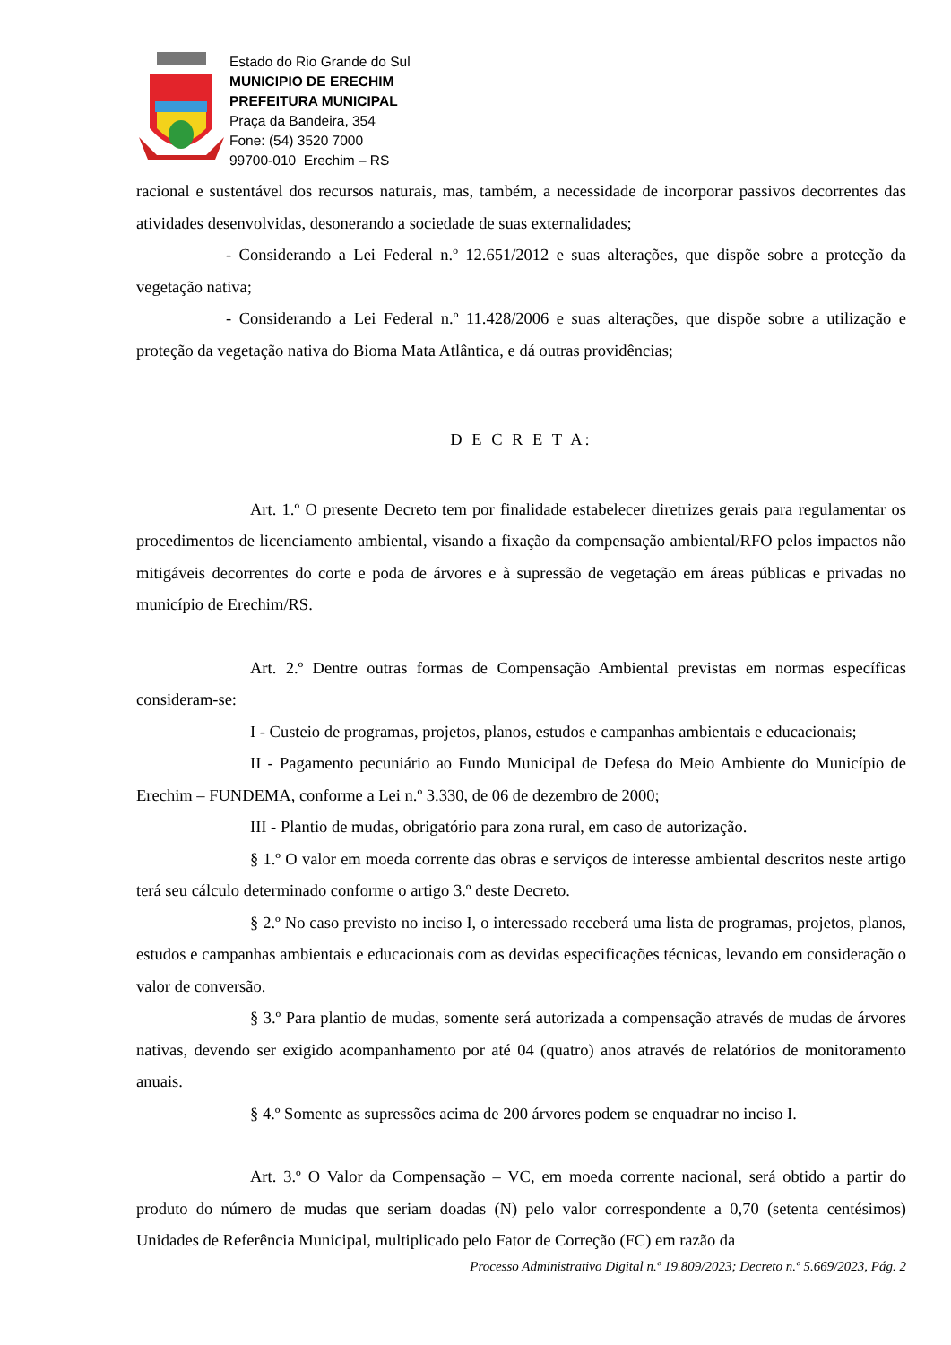Estado do Rio Grande do Sul
MUNICIPIO DE ERECHIM
PREFEITURA MUNICIPAL
Praça da Bandeira, 354
Fone: (54) 3520 7000
99700-010 Erechim – RS
racional e sustentável dos recursos naturais, mas, também, a necessidade de incorporar passivos decorrentes das atividades desenvolvidas, desonerando a sociedade de suas externalidades;
- Considerando a Lei Federal n.º 12.651/2012 e suas alterações, que dispõe sobre a proteção da vegetação nativa;
- Considerando a Lei Federal n.º 11.428/2006 e suas alterações, que dispõe sobre a utilização e proteção da vegetação nativa do Bioma Mata Atlântica, e dá outras providências;
D E C R E T A:
Art. 1.º O presente Decreto tem por finalidade estabelecer diretrizes gerais para regulamentar os procedimentos de licenciamento ambiental, visando a fixação da compensação ambiental/RFO pelos impactos não mitigáveis decorrentes do corte e poda de árvores e à supressão de vegetação em áreas públicas e privadas no município de Erechim/RS.
Art. 2.º Dentre outras formas de Compensação Ambiental previstas em normas específicas consideram-se:
I - Custeio de programas, projetos, planos, estudos e campanhas ambientais e educacionais;
II - Pagamento pecuniário ao Fundo Municipal de Defesa do Meio Ambiente do Município de Erechim – FUNDEMA, conforme a Lei n.º 3.330, de 06 de dezembro de 2000;
III - Plantio de mudas, obrigatório para zona rural, em caso de autorização.
§ 1.º O valor em moeda corrente das obras e serviços de interesse ambiental descritos neste artigo terá seu cálculo determinado conforme o artigo 3.º deste Decreto.
§ 2.º No caso previsto no inciso I, o interessado receberá uma lista de programas, projetos, planos, estudos e campanhas ambientais e educacionais com as devidas especificações técnicas, levando em consideração o valor de conversão.
§ 3.º Para plantio de mudas, somente será autorizada a compensação através de mudas de árvores nativas, devendo ser exigido acompanhamento por até 04 (quatro) anos através de relatórios de monitoramento anuais.
§ 4.º Somente as supressões acima de 200 árvores podem se enquadrar no inciso I.
Art. 3.º O Valor da Compensação – VC, em moeda corrente nacional, será obtido a partir do produto do número de mudas que seriam doadas (N) pelo valor correspondente a 0,70 (setenta centésimos) Unidades de Referência Municipal, multiplicado pelo Fator de Correção (FC) em razão da
Processo Administrativo Digital n.º 19.809/2023; Decreto n.º 5.669/2023, Pág. 2